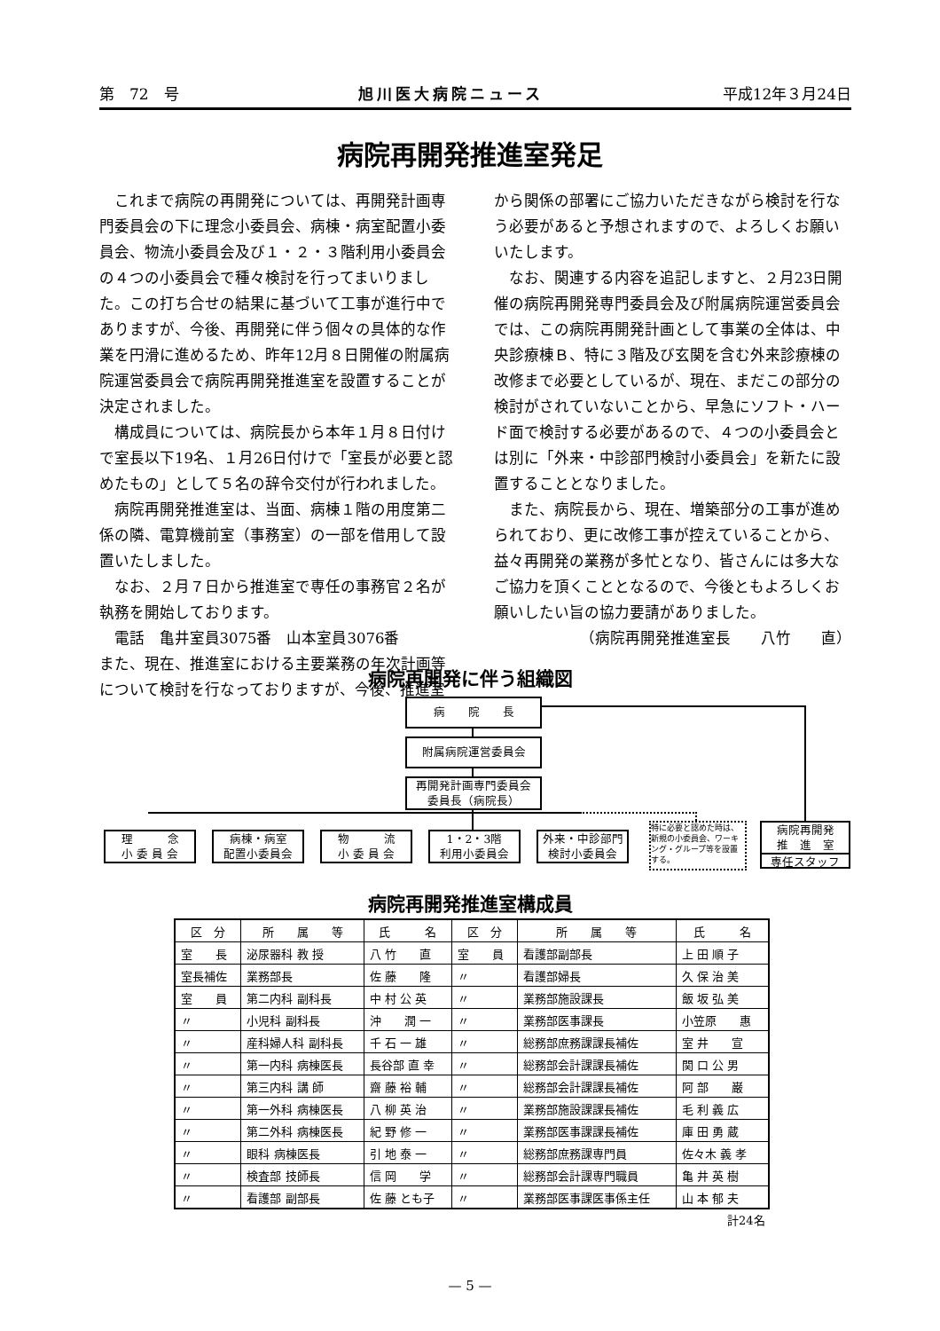第　72　号 旭川医大病院ニュース 平成12年３月24日
病院再開発推進室発足
これまで病院の再開発については、再開発計画専門委員会の下に理念小委員会、病棟・病室配置小委員会、物流小委員会及び１・２・３階利用小委員会の４つの小委員会で種々検討を行ってまいりました。この打ち合せの結果に基づいて工事が進行中でありますが、今後、再開発に伴う個々の具体的な作業を円滑に進めるため、昨年12月８日開催の附属病院運営委員会で病院再開発推進室を設置することが決定されました。
構成員については、病院長から本年１月８日付けで室長以下19名、１月26日付けで「室長が必要と認めたもの」として５名の辞令交付が行われました。
病院再開発推進室は、当面、病棟１階の用度第二係の隣、電算機前室（事務室）の一部を借用して設置いたしました。
なお、２月７日から推進室で専任の事務官２名が執務を開始しております。
電話　亀井室員3075番　山本室員3076番
また、現在、推進室における主要業務の年次計画等について検討を行なっておりますが、今後、推進室から関係の部署にご協力いただきながら検討を行なう必要があると予想されますので、よろしくお願いいたします。
なお、関連する内容を追記しますと、２月23日開催の病院再開発専門委員会及び附属病院運営委員会では、この病院再開発計画として事業の全体は、中央診療棟Ｂ、特に３階及び玄関を含む外来診療棟の改修まで必要としているが、現在、まだこの部分の検討がされていないことから、早急にソフト・ハード面で検討する必要があるので、４つの小委員会とは別に「外来・中診部門検討小委員会」を新たに設置することとなりました。
また、病院長から、現在、増築部分の工事が進められており、更に改修工事が控えていることから、益々再開発の業務が多忙となり、皆さんには多大なご協力を頂くこととなるので、今後ともよろしくお願いしたい旨の協力要請がありました。
（病院再開発推進室長　　八竹　　直）
病院再開発に伴う組織図
病　　院　　長
附属病院運営委員会
再開発計画専門委員会
委員長（病院長）
理　　　念
小 委 員 会
病棟・病室
配置小委員会
物　　　流
小 委 員 会
1・2・3階
利用小委員会
外来・中診部門
検討小委員会
特に必要と認めた時は、新規の小委員会、ワーキング・グループ等を設置する。
病院再開発
推　進　室
専任スタッフ
病院再開発推進室構成員
| 区 分 | 所 属 等 | 氏 名 | 区 分 | 所 属 等 | 氏 名 |
| --- | --- | --- | --- | --- | --- |
| 室 長 | 泌尿器科 教 授 | 八 竹 直 | 室 員 | 看護部副部長 | 上 田 順 子 |
| 室長補佐 | 業務部長 | 佐 藤 隆 | 〃 | 看護部婦長 | 久 保 治 美 |
| 室 員 | 第二内科 副科長 | 中 村 公 英 | 〃 | 業務部施設課長 | 飯 坂 弘 美 |
| 〃 | 小児科 副科長 | 沖 潤 一 | 〃 | 業務部医事課長 | 小笠原 惠 |
| 〃 | 産科婦人科 副科長 | 千 石 一 雄 | 〃 | 総務部庶務課課長補佐 | 室 井 宣 |
| 〃 | 第一内科 病棟医長 | 長谷部 直 幸 | 〃 | 総務部会計課課長補佐 | 関 口 公 男 |
| 〃 | 第三内科 講 師 | 齋 藤 裕 輔 | 〃 | 総務部会計課課長補佐 | 阿 部 巌 |
| 〃 | 第一外科 病棟医長 | 八 柳 英 治 | 〃 | 業務部施設課課長補佐 | 毛 利 義 広 |
| 〃 | 第二外科 病棟医長 | 紀 野 修 一 | 〃 | 業務部医事課課長補佐 | 庫 田 勇 蔵 |
| 〃 | 眼科 病棟医長 | 引 地 泰 一 | 〃 | 総務部庶務課専門員 | 佐々木 義 孝 |
| 〃 | 検査部 技師長 | 信 岡 学 | 〃 | 総務部会計課専門職員 | 亀 井 英 樹 |
| 〃 | 看護部 副部長 | 佐 藤 とも子 | 〃 | 業務部医事課医事係主任 | 山 本 郁 夫 |
計24名
— 5 —